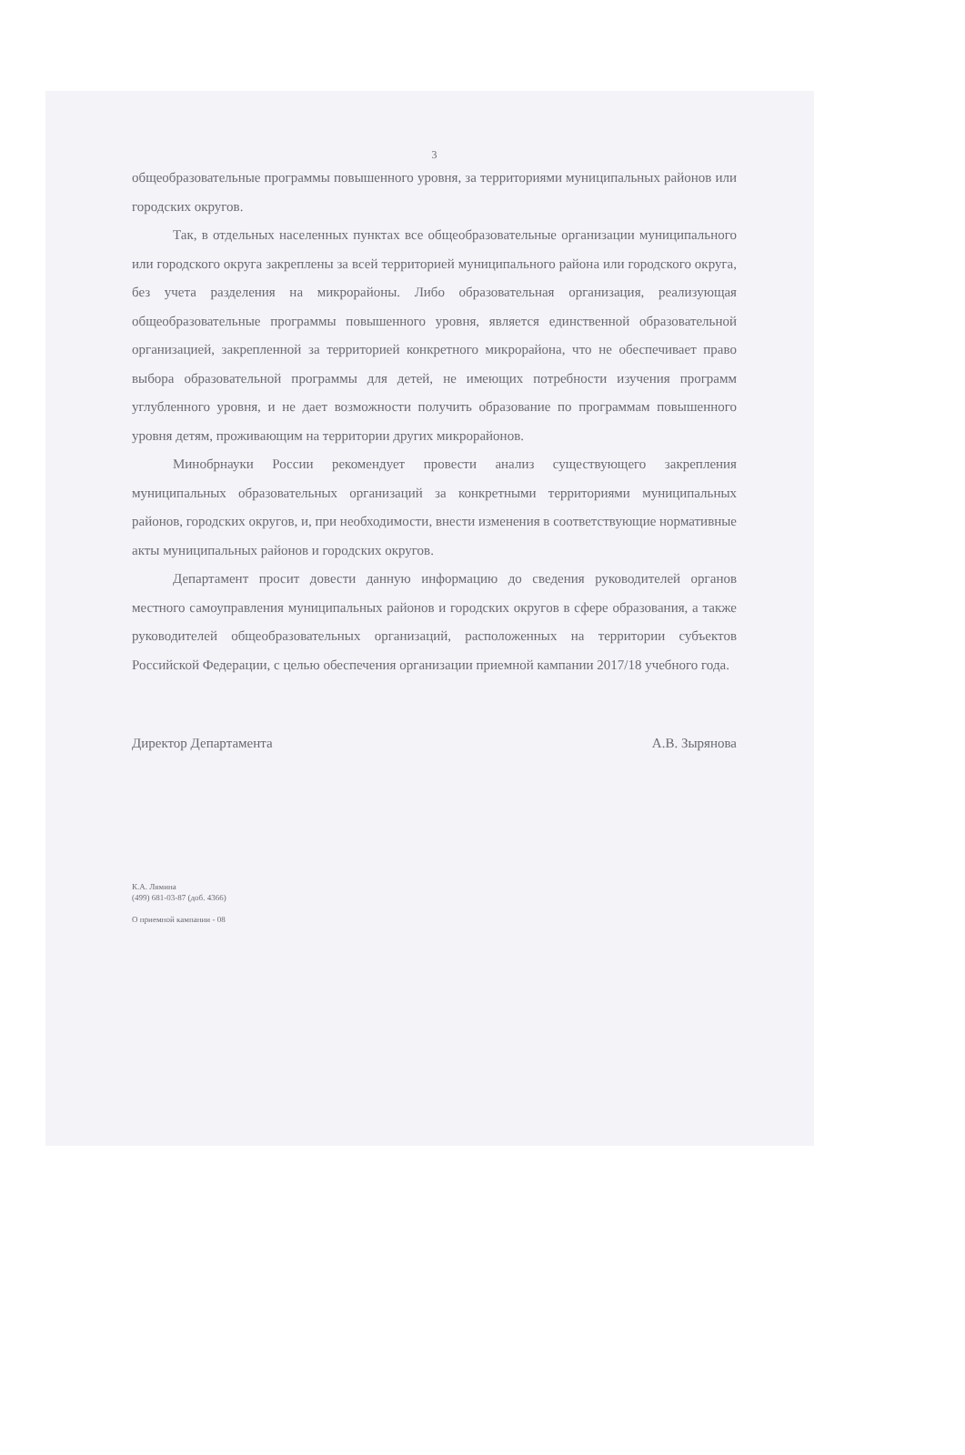3
общеобразовательные программы повышенного уровня, за территориями муниципальных районов или городских округов.
Так, в отдельных населенных пунктах все общеобразовательные организации муниципального или городского округа закреплены за всей территорией муниципального района или городского округа, без учета разделения на микрорайоны. Либо образовательная организация, реализующая общеобразовательные программы повышенного уровня, является единственной образовательной организацией, закрепленной за территорией конкретного микрорайона, что не обеспечивает право выбора образовательной программы для детей, не имеющих потребности изучения программ углубленного уровня, и не дает возможности получить образование по программам повышенного уровня детям, проживающим на территории других микрорайонов.
Минобрнауки России рекомендует провести анализ существующего закрепления муниципальных образовательных организаций за конкретными территориями муниципальных районов, городских округов, и, при необходимости, внести изменения в соответствующие нормативные акты муниципальных районов и городских округов.
Департамент просит довести данную информацию до сведения руководителей органов местного самоуправления муниципальных районов и городских округов в сфере образования, а также руководителей общеобразовательных организаций, расположенных на территории субъектов Российской Федерации, с целью обеспечения организации приемной кампании 2017/18 учебного года.
Директор Департамента А.В. Зырянова
К.А. Лямина
(499) 681-03-87 (доб. 4366)
О приемной кампании - 08